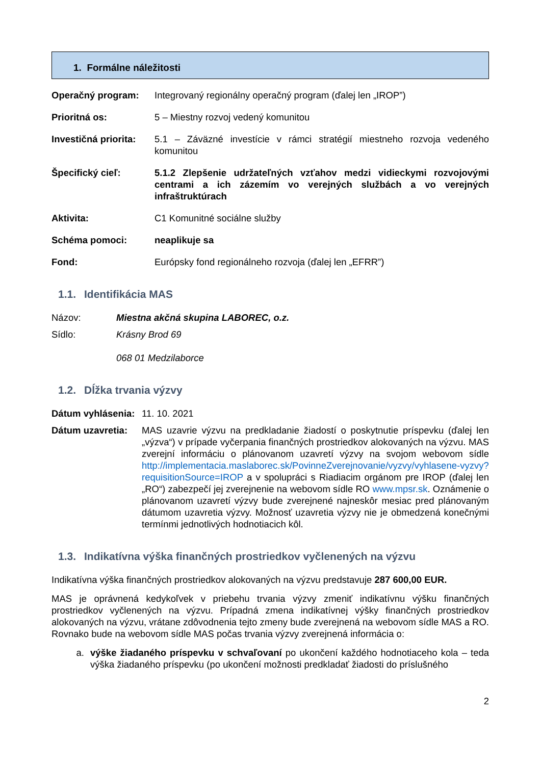1. Formálne náležitosti
Operačný program: Integrovaný regionálny operačný program (ďalej len „IROP”)
Prioritná os: 5 – Miestny rozvoj vedený komunitou
Investičná priorita:
5.1 – Záväzné investície v rámci stratégií miestneho rozvoja vedeného komunitou
Špecifický cieľ: 5.1.2 Zlepšenie udržateľných vzťahov medzi vidieckymi rozvojovými centrami a ich zázemím vo verejných službách a vo verejných infraštruktúrach
Aktivita: C1 Komunitné sociálne služby
Schéma pomoci: neaplikuje sa
Fond: Európsky fond regionálneho rozvoja (ďalej len „EFRR”)
1.1. Identifikácia MAS
Názov: Miestna akčná skupina LABOREC, o.z.
Sídlo: Krásny Brod 69
068 01 Medzilaborce
1.2. Dĺžka trvania výzvy
Dátum vyhlásenia:
11. 10. 2021
Dátum uzavretia:
MAS uzavrie výzvu na predkladanie žiadostí o poskytnutie príspevku (ďalej len „výzva“) v prípade vyčerpania finančných prostriedkov alokovaných na výzvu. MAS zverejní informáciu o plánovanom uzavretí výzvy na svojom webovom sídle http://implementacia.maslaborec.sk/PovinneZverejnovanie/vyzvy/vyhlasene-vyzvy?requisitionSource=IROP a v spolupráci s Riadiacim orgánom pre IROP (ďalej len „RO“) zabezpečí jej zverejnenie na webovom sídle RO www.mpsr.sk. Oznámenie o plánovanom uzavretí výzvy bude zverejnené najneskôr mesiac pred plánovaným dátumom uzavretia výzvy. Možnosť uzavretia výzvy nie je obmedzená konečnými termínmi jednotlivých hodnotiacich kôl.
1.3. Indikatívna výška finančných prostriedkov vyčlenených na výzvu
Indikatívna výška finančných prostriedkov alokovaných na výzvu predstavuje 287 600,00 EUR.
MAS je oprávnená kedykoľvek v priebehu trvania výzvy zmeniť indikatívnu výšku finančných prostriedkov vyčlenených na výzvu. Prípadná zmena indikatívnej výšky finančných prostriedkov alokovaných na výzvu, vrátane zdôvodnenia tejto zmeny bude zverejnená na webovom sídle MAS a RO. Rovnako bude na webovom sídle MAS počas trvania výzvy zverejnená informácia o:
a. výške žiadaného príspevku v schvaľovaní po ukončení každého hodnotiaceho kola – teda výška žiadaného príspevku (po ukončení možnosti predkladať žiadosti do príslušného
2